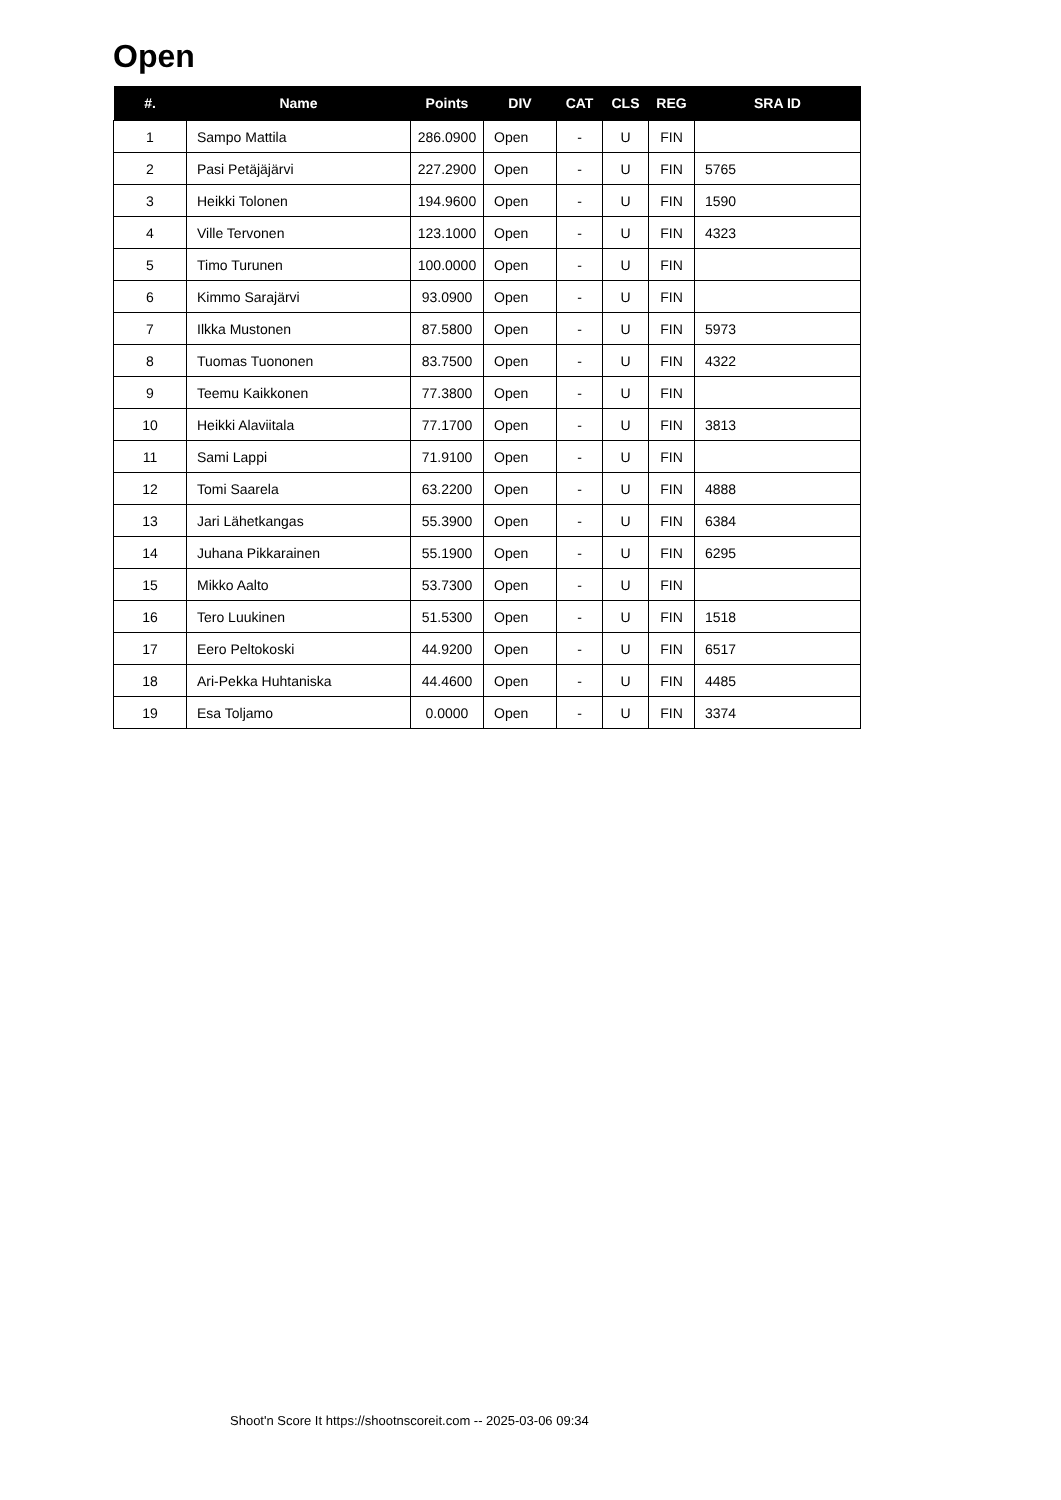Open
| #. | Name | Points | DIV | CAT | CLS | REG | SRA ID |
| --- | --- | --- | --- | --- | --- | --- | --- |
| 1 | Sampo Mattila | 286.0900 | Open | - | U | FIN | |
| 2 | Pasi Petäjäjärvi | 227.2900 | Open | - | U | FIN | 5765 |
| 3 | Heikki Tolonen | 194.9600 | Open | - | U | FIN | 1590 |
| 4 | Ville Tervonen | 123.1000 | Open | - | U | FIN | 4323 |
| 5 | Timo Turunen | 100.0000 | Open | - | U | FIN | |
| 6 | Kimmo Sarajärvi | 93.0900 | Open | - | U | FIN | |
| 7 | Ilkka Mustonen | 87.5800 | Open | - | U | FIN | 5973 |
| 8 | Tuomas Tuononen | 83.7500 | Open | - | U | FIN | 4322 |
| 9 | Teemu Kaikkonen | 77.3800 | Open | - | U | FIN | |
| 10 | Heikki Alaviitala | 77.1700 | Open | - | U | FIN | 3813 |
| 11 | Sami Lappi | 71.9100 | Open | - | U | FIN | |
| 12 | Tomi Saarela | 63.2200 | Open | - | U | FIN | 4888 |
| 13 | Jari Lähetkangas | 55.3900 | Open | - | U | FIN | 6384 |
| 14 | Juhana Pikkarainen | 55.1900 | Open | - | U | FIN | 6295 |
| 15 | Mikko Aalto | 53.7300 | Open | - | U | FIN | |
| 16 | Tero Luukinen | 51.5300 | Open | - | U | FIN | 1518 |
| 17 | Eero Peltokoski | 44.9200 | Open | - | U | FIN | 6517 |
| 18 | Ari-Pekka Huhtaniska | 44.4600 | Open | - | U | FIN | 4485 |
| 19 | Esa Toljamo | 0.0000 | Open | - | U | FIN | 3374 |
Shoot'n Score It https://shootnscoreit.com -- 2025-03-06 09:34